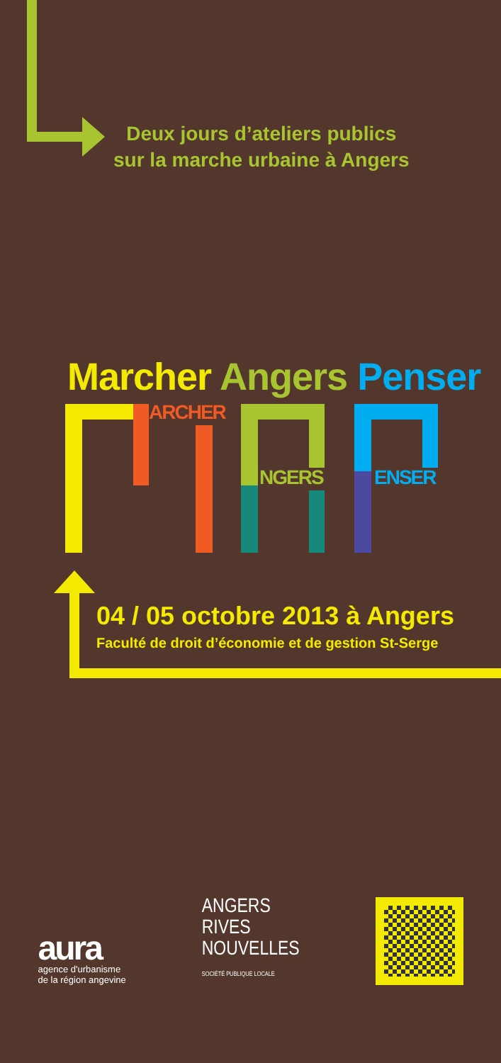Deux jours d’ateliers publics
sur la marche urbaine à Angers
Marcher Angers Penser
ARCHER
NGERS ENSER
04 / 05 octobre 2013 à Angers
Faculté de droit d’économie et de gestion St-Serge
aura
agence d'urbanisme
de la région angevine
ANGERS
RIVES
NOUVELLES
SOCIÉTÉ PUBLIQUE LOCALE